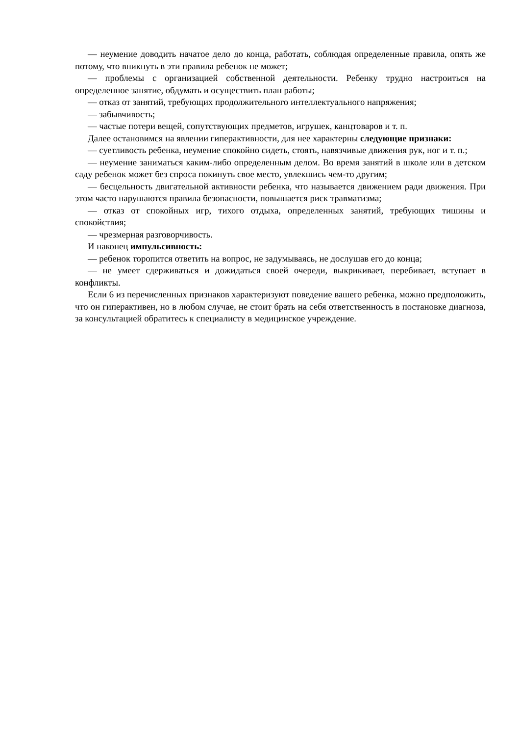— неумение доводить начатое дело до конца, работать, соблюдая определенные правила, опять же потому, что вникнуть в эти правила ребенок не может;
— проблемы с организацией собственной деятельности. Ребенку трудно настроиться на определенное занятие, обдумать и осуществить план работы;
— отказ от занятий, требующих продолжительного интеллектуального напряжения;
— забывчивость;
— частые потери вещей, сопутствующих предметов, игрушек, канцтоваров и т. п.
Далее остановимся на явлении гиперактивности, для нее характерны следующие признаки:
— суетливость ребенка, неумение спокойно сидеть, стоять, навязчивые движения рук, ног и т. п.;
— неумение заниматься каким-либо определенным делом. Во время занятий в школе или в детском саду ребенок может без спроса покинуть свое место, увлекшись чем-то другим;
— бесцельность двигательной активности ребенка, что называется движением ради движения. При этом часто нарушаются правила безопасности, повышается риск травматизма;
— отказ от спокойных игр, тихого отдыха, определенных занятий, требующих тишины и спокойствия;
— чрезмерная разговорчивость.
И наконец импульсивность:
— ребенок торопится ответить на вопрос, не задумываясь, не дослушав его до конца;
— не умеет сдерживаться и дожидаться своей очереди, выкрикивает, перебивает, вступает в конфликты.
Если 6 из перечисленных признаков характеризуют поведение вашего ребенка, можно предположить, что он гиперактивен, но в любом случае, не стоит брать на себя ответственность в постановке диагноза, за консультацией обратитесь к специалисту в медицинское учреждение.